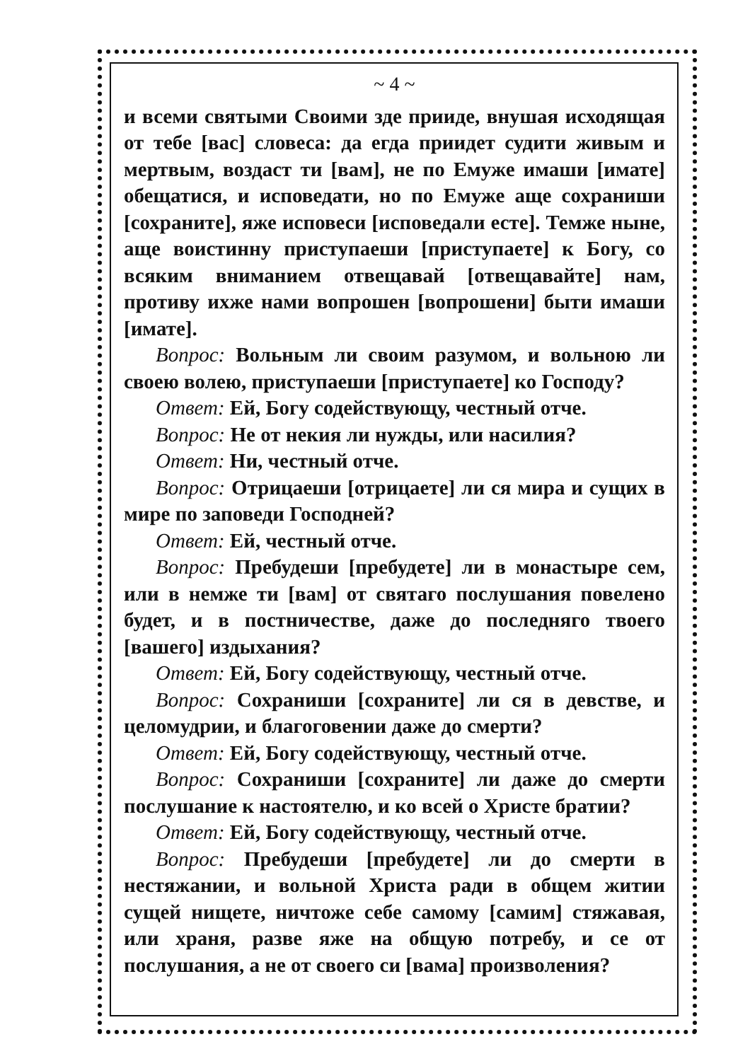~ 4 ~
и всеми святыми Своими зде прииде, внушая исходящая от тебе [вас] словеса: да егда приидет судити живым и мертвым, воздаст ти [вам], не по Емуже имаши [имате] обещатися, и исповедати, но по Емуже аще сохраниши [сохраните], яже исповеси [исповедали есте]. Темже ныне, аще воистинну приступаеши [приступаете] к Богу, со всяким вниманием отвещавай [отвещавайте] нам, противу ихже нами вопрошен [вопрошени] быти имаши [имате].
Вопрос: Вольным ли своим разумом, и вольною ли своею волею, приступаеши [приступаете] ко Господу?
Ответ: Ей, Богу содействующу, честный отче.
Вопрос: Не от некия ли нужды, или насилия?
Ответ: Ни, честный отче.
Вопрос: Отрицаеши [отрицаете] ли ся мира и сущих в мире по заповеди Господней?
Ответ: Ей, честный отче.
Вопрос: Пребудеши [пребудете] ли в монастыре сем, или в немже ти [вам] от святаго послушания повелено будет, и в постничестве, даже до последняго твоего [вашего] издыхания?
Ответ: Ей, Богу содействующу, честный отче.
Вопрос: Сохраниши [сохраните] ли ся в девстве, и целомудрии, и благоговении даже до смерти?
Ответ: Ей, Богу содействующу, честный отче.
Вопрос: Сохраниши [сохраните] ли даже до смерти послушание к настоятелю, и ко всей о Христе братии?
Ответ: Ей, Богу содействующу, честный отче.
Вопрос: Пребудеши [пребудете] ли до смерти в нестяжании, и вольной Христа ради в общем житии сущей нищете, ничтоже себе самому [самим] стяжавая, или храня, разве яже на общую потребу, и се от послушания, а не от своего си [вама] произволения?